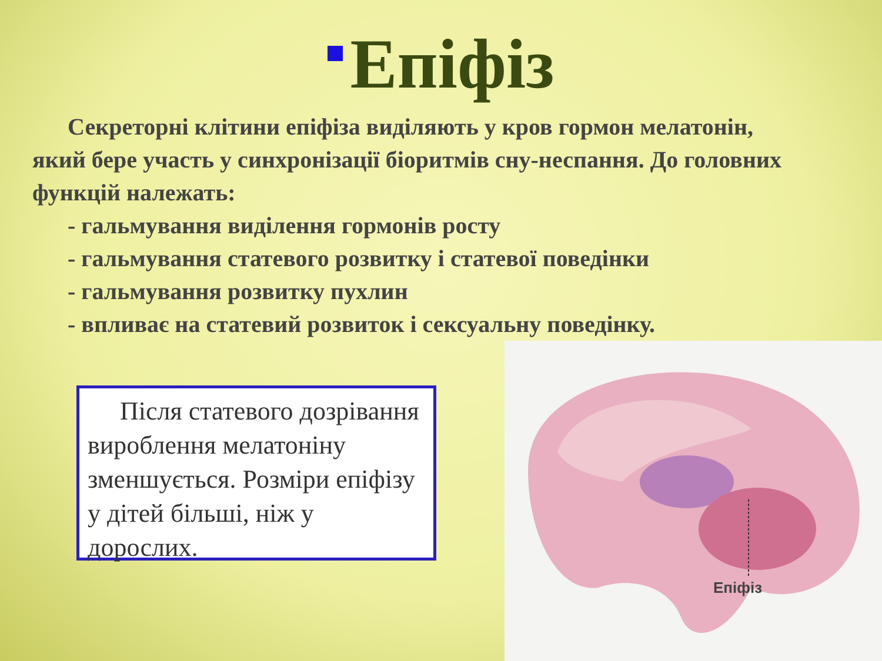Епіфіз
Секреторні клітини епіфіза виділяють у кров гормон мелатонін, який бере участь у синхронізації біоритмів сну-неспання. До головних функцій належать:
- гальмування виділення гормонів росту
- гальмування статевого розвитку і статевої поведінки
- гальмування розвитку пухлин
- впливає на статевий розвиток і сексуальну поведінку.
Після статевого дозрівання вироблення мелатоніну зменшується. Розміри епіфізу у дітей більші, ніж у дорослих.
Епіфіз